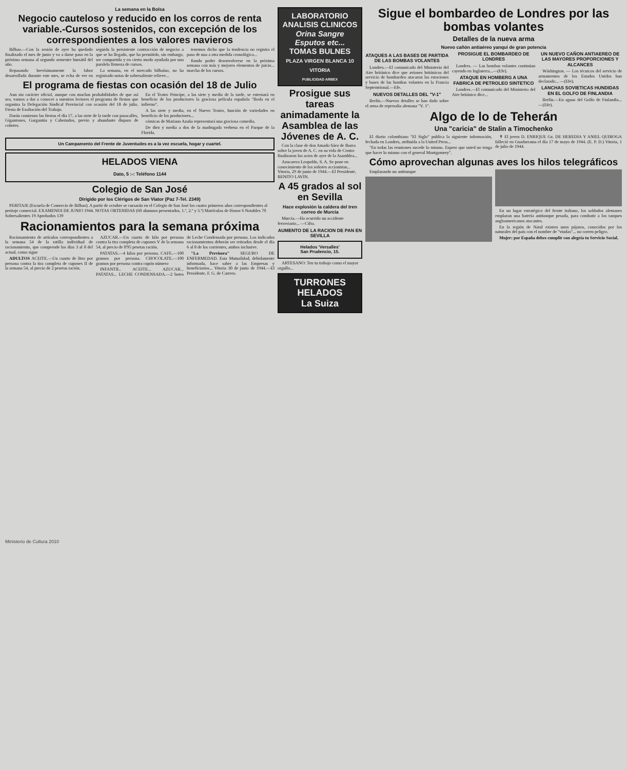La semana en la Bolsa
Negocio cauteloso y reducido en los corros de renta variable.-Cursos sostenidos, con excepción de los correspondientes a los valores navieros
Bilbao.—Con la sesión de ayer ha quedado finalizado el mes de junio y va a darse paso en la próxima semana al segundo semestre bursátil del año.
Repasando brevísimamente la labor desarrollada durante este mes, se echa de ver en seguida la persistente contracción de negocio a que se ha llegado, que ha permitido, sin embargo, ser compartida y en cierto modo ayudada por una paralela firmeza de cursos.
La semana, en el mercado bilbaíno, no ha registrado notas de sobresaliente relieve...
tenemos dicho que la tendencia no registra el paso de una a otra medida cronológica...
fiando poder desenvolverse en la próxima semana con más y mejores elementos de juicio... marcha de los cursos.
El programa de fiestas con ocasión del 18 de Julio
Aun sin carácter oficial, aunque con muchas probabilidades de que así sea, vamos a dar a conocer a nuestros lectores el programa de fiestas que organiza la Delegación Sindical Provincial con ocasión del 18 de julio, Fiesta de Exaltación del Trabajo.
Darán comienzo las fiestas el día 17, a las siete de la tarde con pasacalles, Gigantones, Gargantúa y Cabezudos, previo y abundante disparo de cohetes.
En el Teatro Principe, a las siete y media de la tarde, se estrenará en beneficio de los productores la graciosa película española "Boda en el infierno".
A las siete y media, en el Nuevo Teatro, función de variedades en beneficio de los productores...
cómicas de Mariano Azaña representará una graciosa comedia.
De diez y media a dos de la madrugada verbena en el Parque de la Florida.
Un Campamento del Frente de Juventudes es a la vez escuela, hogar y cuartel.
HELADOS VIENA
Dato, 5 :-: Teléfono 1144
Colegio de San José
Dirigido por los Clérigos de San Viator (Paz 7-Tel. 2349)
PERITAJE (Escuela de Comercio de Bilbao). A partir de octubre se cursarán en el Colegio de San José los cuatro primeros años correspondientes al peritaje comercial. EXAMENES DE JUNIO 1944. NOTAS OBTENIDAS (60 alumnos presentados, 1.º, 2.º y 3.º) Matrículas de Honor 6 Notables 70 Sobresalientes 19 Aprobados 139
Racionamientos para la semana próxima
Racionamiento de artículos correspondientes a la semana 54 de la ratilla individual de racionamiento, que comprende los días 3 al 8 del actual, como sigue
ADULTOS ACEITE.—Un cuarto de litro por persona contra la tira completa de cupones II de la semana 54, al precio de 2 pesetas ración.
AZUCAR.—Un cuarto de kilo por persona contra la tira completa de cupones V de la semana 54, al precio de 0'95 pesetas ración.
PATATAS.—4 kilos por persona. CAFE.—100 gramos por persona. CHOCOLATE.—100 gramos por persona contra cupón número
INFANTIL. ACEITE... AZUCAR... PATATAS... LECHE CONDENSADA.—2 botes de Leche Condensada por persona. Los indicados racionamientos deberán ser retirados desde el día 6 al 8 de los corrientes, ambos inclusive.
"La Previsora" SEGURO DE ENFERMEDAD. Esta Mutualidad, debidamente informada, hace saber a las Empresas y beneficiarios... Vitoria 30 de junio de 1944.—El Presidente, F. G. de Carrero.
LABORATORIO ANALISIS CLINICOS
Orina Sangre Esputos etc...
TOMAS BULNES
PLAZA VIRGEN BLANCA 10 VITORIA
PUBLICIDAD ARBEX
Prosigue sus tareas animadamente la Asamblea de las Jóvenes de A. C.
Con la clase de don Amado Sáez de Ibarra sobre la joven de A. C. en su vida de Centro finalizaron los actos de ayer de la Asamblea...
Azucarera Leopoldo, S. A. Se pone en conocimiento de los señores accionistas... Vitoria, 29 de junio de 1944.—El Presidente, BENITO LAVIN.
A 45 grados al sol en Sevilla
Hace explosión la caldera del tren correo de Murcia
Murcia.—Ha ocurrido un accidente ferroviario... —Cifra.
AUMENTO DE LA RACION DE PAN EN SEVILLA
Helados 'Versalles'
San Prudencio, 15.
ARTESANO: Ten tu trabajo como el mayor orgullo...
TURRONES HELADOS
La Suiza
Sigue el bombardeo de Londres por las bombas volantes
Detalles de la nueva arma
Nuevo cañón antiaéreo yanqui de gran potencia
ATAQUES A LAS BASES DE PARTIDA DE LAS BOMBAS VOLANTES
Londres.—El comunicado del Ministerio del Aire británico dice que aviones británicos del servicio de bombardeo atacaron las estaciones y bases de las bombas volantes en la Francia Septentrional.—Efe.
NUEVOS DETALLES DEL "V-1"
Berlín.—Nuevos detalles se han dado sobre el arma de represalia alemana "V. 1".
PROSIGUE EL BOMBARDEO DE LONDRES
Londres. — Las bombas volantes continúan cayendo en Inglaterra...—(Efe).
ATAQUE EN HOMBERG A UNA FABRICA DE PETROLEO SINTETICO
Londres.—El comunicado del Ministerio del Aire británico dice...
UN NUEVO CAÑON ANTIAEREO DE LAS MAYORES PROPORCIONES Y ALCANCES
Wáshington. — Los técnicos del servicio de armamentos de los Estados Unidos han declarado... —(Efe).
LANCHAS SOVIETICAS HUNDIDAS EN EL GOLFO DE FINLANDIA
Berlín.—En aguas del Golfo de Finlandia...—(Efe).
Algo de lo de Teherán
Una "caricia" de Stalin a Timochenko
El diario colombiano "El Siglo" publica la siguiente información, fechada en Londres, atribuída a la United Press...
"En todas las reuniones sucede lo mismo. Espero que usted no tenga que hacer lo mismo con el general Montgomery".
✝ El joven D. ENRIQUE Gz. DE HEREDIA Y ANIEL QUIROGA falleció en Guadarrama el día 17 de mayo de 1944. (E. P. D.) Vitoria, 1 de julio de 1944.
Cómo aprovechan algunas aves los hilos telegráficos
Emplazando un antitanque
En un lugar estratégico del frente italiano, los soldados alemanes emplazan una batería antitanque pesada, para combatir a los tanques angloamericanos atacantes.
En la región de Natal existen unos pájaros, conocidos por los naturales del país con el nombre de "viudas"... no corren peligro.
Mujer: por España debes cumplir con alegría tu Servicio Social.
Ministerio de Cultura 2010